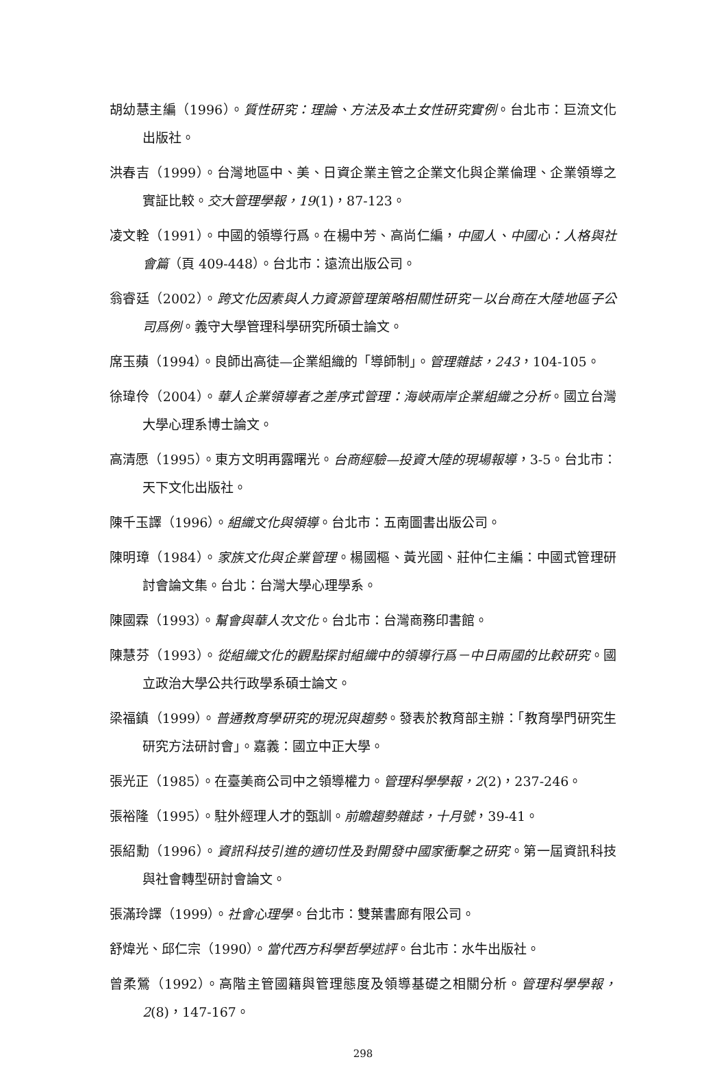胡幼慧主編（1996）。質性研究：理論、方法及本土女性研究實例。台北市：巨流文化出版社。
洪春吉（1999）。台灣地區中、美、日資企業主管之企業文化與企業倫理、企業領導之實証比較。交大管理學報，19(1)，87-123。
凌文輇（1991）。中國的領導行爲。在楊中芳、高尚仁編，中國人、中國心：人格與社會篇（頁 409-448）。台北市：遠流出版公司。
翁睿廷（2002）。跨文化因素與人力資源管理策略相關性研究－以台商在大陸地區子公司爲例。義守大學管理科學研究所碩士論文。
席玉蘋（1994）。良師出高徒—企業組織的「導師制」。管理雜誌，243，104-105。
徐瑋伶（2004）。華人企業領導者之差序式管理：海峽兩岸企業組織之分析。國立台灣大學心理系博士論文。
高清愿（1995）。東方文明再露曙光。台商經驗—投資大陸的現場報導，3-5。台北市：天下文化出版社。
陳千玉譯（1996）。組織文化與領導。台北市：五南圖書出版公司。
陳明璋（1984）。家族文化與企業管理。楊國樞、黃光國、莊仲仁主編：中國式管理研討會論文集。台北：台灣大學心理學系。
陳國霖（1993）。幫會與華人次文化。台北市：台灣商務印書館。
陳慧芬（1993）。從組織文化的觀點探討組織中的領導行爲－中日兩國的比較研究。國立政治大學公共行政學系碩士論文。
梁福鎮（1999）。普通教育學研究的現況與趨勢。發表於教育部主辦：「教育學門研究生研究方法研討會」。嘉義：國立中正大學。
張光正（1985）。在臺美商公司中之領導權力。管理科學學報，2(2)，237-246。
張裕隆（1995）。駐外經理人才的甄訓。前瞻趨勢雜誌，十月號，39-41。
張紹勳（1996）。資訊科技引進的適切性及對開發中國家衝擊之研究。第一屆資訊科技與社會轉型研討會論文。
張滿玲譯（1999）。社會心理學。台北市：雙葉書廊有限公司。
舒煒光、邱仁宗（1990）。當代西方科學哲學述評。台北市：水牛出版社。
曾柔鶯（1992）。高階主管國籍與管理態度及領導基礎之相關分析。管理科學學報，2(8)，147-167。
298